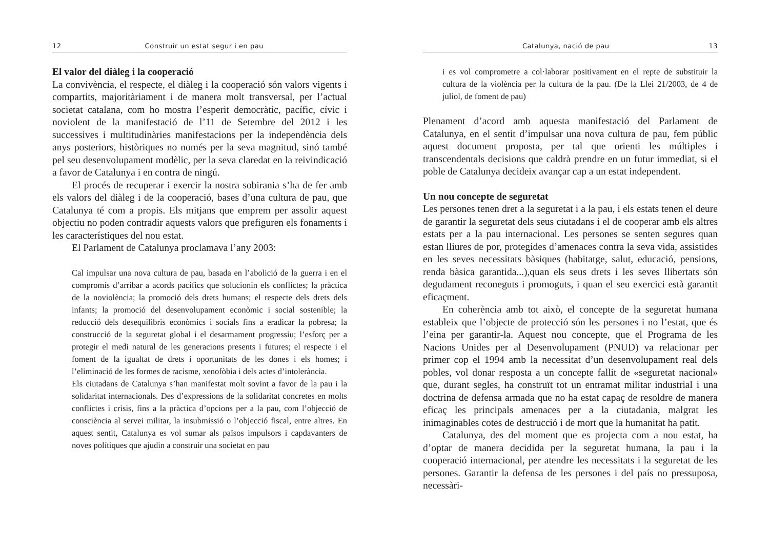12 Construir un estat segur i en pau
El valor del diàleg i la cooperació
La convivència, el respecte, el diàleg i la cooperació són valors vigents i compartits, majoritàriament i de manera molt transversal, per l’actual societat catalana, com ho mostra l’esperit democràtic, pacífic, cívic i noviolent de la manifestació de l’11 de Setembre del 2012 i les successives i multitudinàries manifestacions per la independència dels anys posteriors, històriques no només per la seva magnitud, sinó també pel seu desenvolupament modèlic, per la seva claredat en la reivindicació a favor de Catalunya i en contra de ningú.
El procés de recuperar i exercir la nostra sobirania s’ha de fer amb els valors del diàleg i de la cooperació, bases d’una cultura de pau, que Catalunya té com a propis. Els mitjans que emprem per assolir aquest objectiu no poden contradir aquests valors que prefiguren els fonaments i les característiques del nou estat.
El Parlament de Catalunya proclamava l’any 2003:
Cal impulsar una nova cultura de pau, basada en l’abolició de la guerra i en el compromís d’arribar a acords pacífics que solucionin els conflictes; la pràctica de la noviolència; la promoció dels drets humans; el respecte dels drets dels infants; la promoció del desenvolupament econòmic i social sostenible; la reducció dels desequilibris econòmics i socials fins a eradicar la pobresa; la construcció de la seguretat global i el desarmament progressiu; l’esforç per a protegir el medi natural de les generacions presents i futures; el respecte i el foment de la igualtat de drets i oportunitats de les dones i els homes; i l’eliminació de les formes de racisme, xenofòbia i dels actes d’intolerància.
Els ciutadans de Catalunya s’han manifestat molt sovint a favor de la pau i la solidaritat internacionals. Des d’expressions de la solidaritat concretes en molts conflictes i crisis, fins a la pràctica d’opcions per a la pau, com l’objecció de consciència al servei militar, la insubmissió o l’objecció fiscal, entre altres. En aquest sentit, Catalunya es vol sumar als països impulsors i capdavanters de noves polítiques que ajudin a construir una societat en pau
Catalunya, nació de pau 13
i es vol comprometre a col·laborar positivament en el repte de substituir la cultura de la violència per la cultura de la pau. (De la Llei 21/2003, de 4 de juliol, de foment de pau)
Plenament d’acord amb aquesta manifestació del Parlament de Catalunya, en el sentit d’impulsar una nova cultura de pau, fem públic aquest document proposta, per tal que orienti les múltiples i transcendentals decisions que caldrà prendre en un futur immediat, si el poble de Catalunya decideix avançar cap a un estat independent.
Un nou concepte de seguretat
Les persones tenen dret a la seguretat i a la pau, i els estats tenen el deure de garantir la seguretat dels seus ciutadans i el de cooperar amb els altres estats per a la pau internacional. Les persones se senten segures quan estan lliures de por, protegides d’amenaces contra la seva vida, assistides en les seves necessitats bàsiques (habitatge, salut, educació, pensions, renda bàsica garantida...),quan els seus drets i les seves llibertats són degudament reconeguts i promoguts, i quan el seu exercici està garantit eficaçment.
En coherència amb tot això, el concepte de la seguretat humana estableix que l’objecte de protecció són les persones i no l’estat, que és l’eina per garantir-la. Aquest nou concepte, que el Programa de les Nacions Unides per al Desenvolupament (PNUD) va relacionar per primer cop el 1994 amb la necessitat d’un desenvolupament real dels pobles, vol donar resposta a un concepte fallit de «seguretat nacional» que, durant segles, ha construït tot un entramat militar industrial i una doctrina de defensa armada que no ha estat capaç de resoldre de manera eficaç les principals amenaces per a la ciutadania, malgrat les inimaginables cotes de destrucció i de mort que la humanitat ha patit.
Catalunya, des del moment que es projecta com a nou estat, ha d’optar de manera decidida per la seguretat humana, la pau i la cooperació internacional, per atendre les necessitats i la seguretat de les persones. Garantir la defensa de les persones i del país no pressuposa, necessàri-